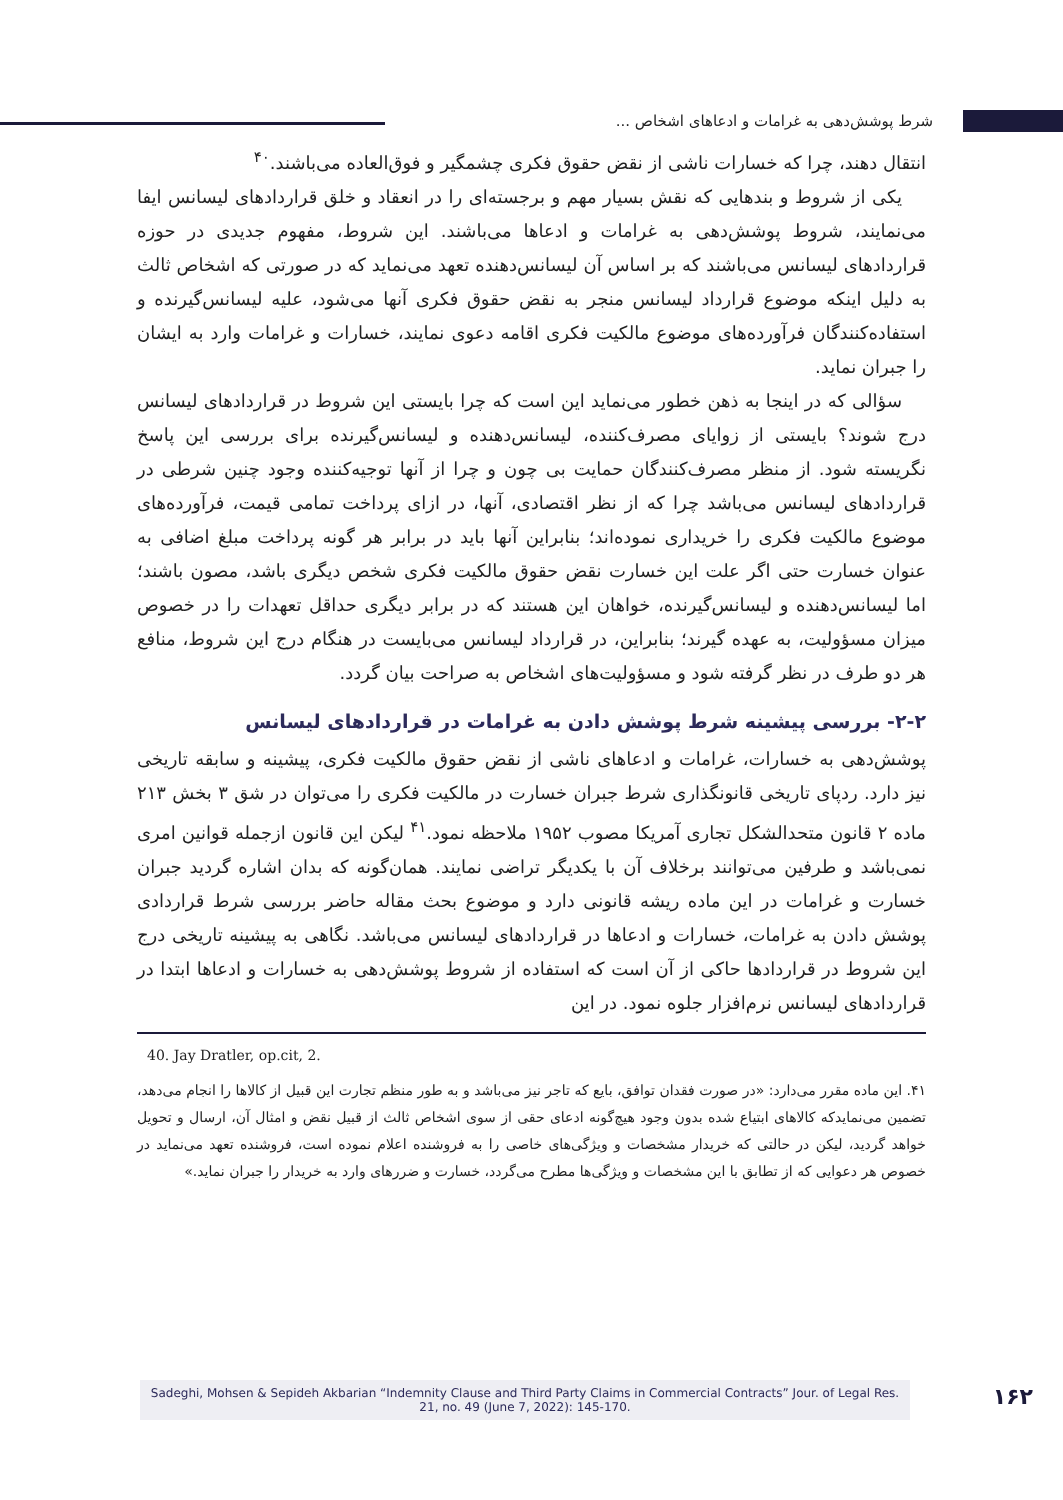شرط پوشش‌دهی به غرامات و ادعاهای اشخاص ...
انتقال دهند، چرا که خسارات ناشی از نقض حقوق فکری چشمگیر و فوق‌العاده می‌باشند.<sup>۴۰</sup>
یکی از شروط و بندهایی که نقش بسیار مهم و برجسته‌ای را در انعقاد و خلق قراردادهای لیسانس ایفا می‌نمایند، شروط پوشش‌دهی به غرامات و ادعاها می‌باشند. این شروط، مفهوم جدیدی در حوزه قراردادهای لیسانس می‌باشند که بر اساس آن لیسانس‌دهنده تعهد می‌نماید که در صورتی که اشخاص ثالث به دلیل اینکه موضوع قرارداد لیسانس منجر به نقض حقوق فکری آنها می‌شود، علیه لیسانس‌گیرنده و استفاده‌کنندگان فرآورده‌های موضوع مالکیت فکری اقامه دعوی نمایند، خسارات و غرامات وارد به ایشان را جبران نماید.
سؤالی که در اینجا به ذهن خطور می‌نماید این است که چرا بایستی این شروط در قراردادهای لیسانس درج شوند؟ بایستی از زوایای مصرف‌کننده، لیسانس‌دهنده و لیسانس‌گیرنده برای بررسی این پاسخ نگریسته شود. از منظر مصرف‌کنندگان حمایت بی چون و چرا از آنها توجیه‌کننده وجود چنین شرطی در قراردادهای لیسانس می‌باشد چرا که از نظر اقتصادی، آنها، در ازای پرداخت تمامی قیمت، فرآورده‌های موضوع مالکیت فکری را خریداری نموده‌اند؛ بنابراین آنها باید در برابر هر گونه پرداخت مبلغ اضافی به عنوان خسارت حتی اگر علت این خسارت نقض حقوق مالکیت فکری شخص دیگری باشد، مصون باشند؛ اما لیسانس‌دهنده و لیسانس‌گیرنده، خواهان این هستند که در برابر دیگری حداقل تعهدات را در خصوص میزان مسؤولیت، به عهده گیرند؛ بنابراین، در قرارداد لیسانس می‌بایست در هنگام درج این شروط، منافع هر دو طرف در نظر گرفته شود و مسؤولیت‌های اشخاص به صراحت بیان گردد.
۲-۲- بررسی پیشینه شرط پوشش دادن به غرامات در قراردادهای لیسانس
پوشش‌دهی به خسارات، غرامات و ادعاهای ناشی از نقض حقوق مالکیت فکری، پیشینه و سابقه تاریخی نیز دارد. ردپای تاریخی قانونگذاری شرط جبران خسارت در مالکیت فکری را می‌توان در شق ۳ بخش ۲۱۳ ماده ۲ قانون متحدالشکل تجاری آمریکا مصوب ۱۹۵۲ ملاحظه نمود.<sup>۴۱</sup> لیکن این قانون ازجمله قوانین امری نمی‌باشد و طرفین می‌توانند برخلاف آن با یکدیگر تراضی نمایند. همان‌گونه که بدان اشاره گردید جبران خسارت و غرامات در این ماده ریشه قانونی دارد و موضوع بحث مقاله حاضر بررسی شرط قراردادی پوشش دادن به غرامات، خسارات و ادعاها در قراردادهای لیسانس می‌باشد. نگاهی به پیشینه تاریخی درج این شروط در قراردادها حاکی از آن است که استفاده از شروط پوشش‌دهی به خسارات و ادعاها ابتدا در قراردادهای لیسانس نرم‌افزار جلوه نمود. در این
40. Jay Dratler, op.cit, 2.
۴۱. این ماده مقرر می‌دارد: «در صورت فقدان توافق، بایع که تاجر نیز می‌باشد و به طور منظم تجارت این قبیل از کالاها را انجام می‌دهد، تضمین می‌نمایدکه کالاهای ابتیاع شده بدون وجود هیچ‌گونه ادعای حقی از سوی اشخاص ثالث از قبیل نقض و امثال آن، ارسال و تحویل خواهد گردید، لیکن در حالتی که خریدار مشخصات و ویژگی‌های خاصی را به فروشنده اعلام نموده است، فروشنده تعهد می‌نماید در خصوص هر دعوایی که از تطابق با این مشخصات و ویژگی‌ها مطرح می‌گردد، خسارت و ضررهای وارد به خریدار را جبران نماید.»
Sadeghi, Mohsen & Sepideh Akbarian “Indemnity Clause and Third Party Claims in Commercial Contracts” Jour. of Legal Res. 21, no. 49 (June 7, 2022): 145-170.
۱۶۲